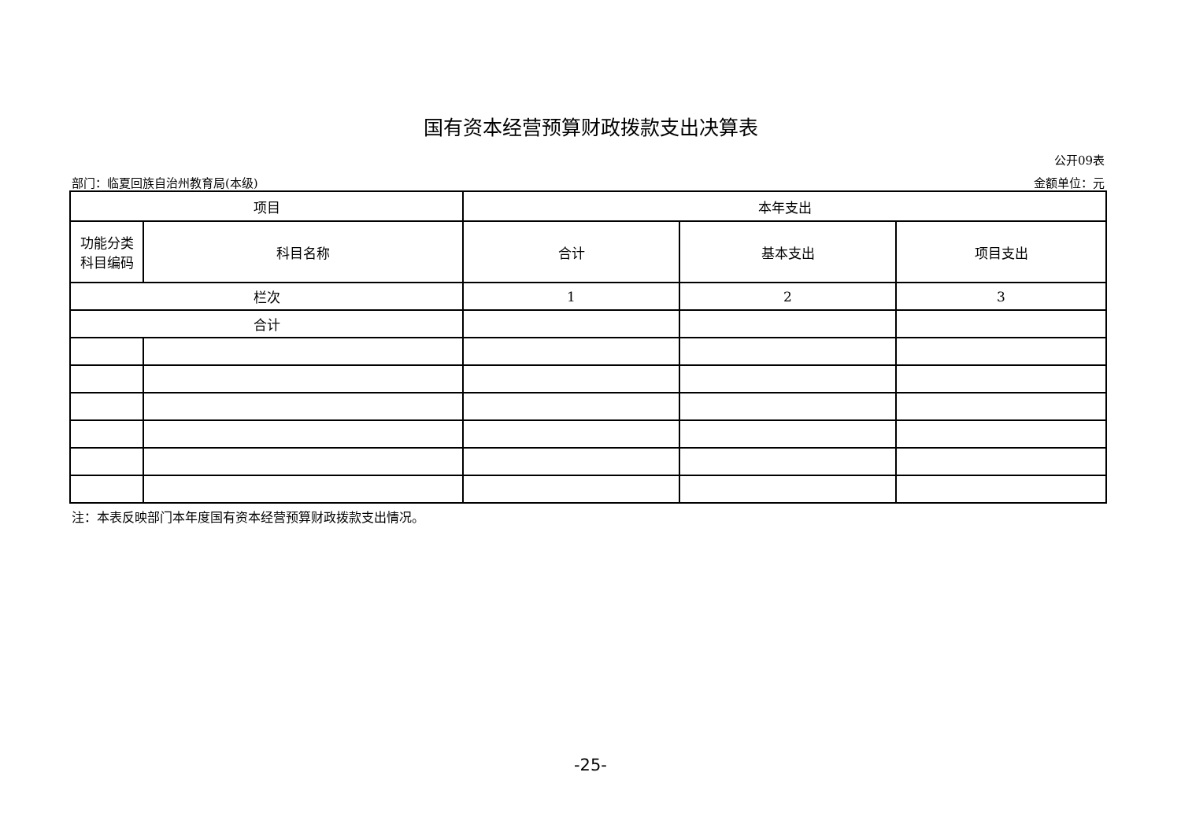国有资本经营预算财政拨款支出决算表
公开09表
部门：临夏回族自治州教育局(本级) 金额单位：元
| 项目 | | 本年支出 | | |
| --- | --- | --- | --- | --- |
| 功能分类 科目编码 | 科目名称 | 合计 | 基本支出 | 项目支出 |
| 栏次 | | 1 | 2 | 3 |
| 合计 | | | | |
注：本表反映部门本年度国有资本经营预算财政拨款支出情况。
-25-